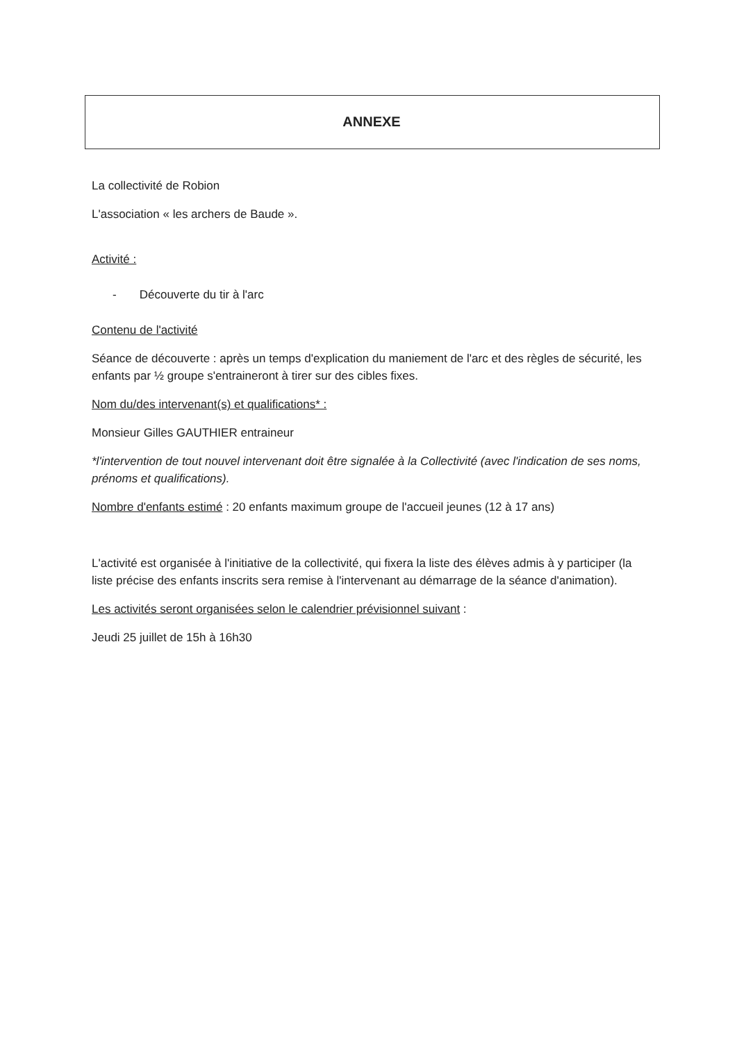ANNEXE
La collectivité de Robion
L'association « les archers de Baude ».
Activité :
- Découverte du tir à l'arc
Contenu de l'activité
Séance de découverte : après un temps d'explication du maniement de l'arc et des règles de sécurité, les enfants par ½ groupe s'entraineront à tirer sur des cibles fixes.
Nom du/des intervenant(s) et qualifications* :
Monsieur Gilles GAUTHIER entraineur
*l'intervention de tout nouvel intervenant doit être signalée à la Collectivité (avec l'indication de ses noms, prénoms et qualifications).
Nombre d'enfants estimé : 20 enfants maximum groupe de l'accueil jeunes (12 à 17 ans)
L'activité est organisée à l'initiative de la collectivité, qui fixera la liste des élèves admis à y participer (la liste précise des enfants inscrits sera remise à l'intervenant au démarrage de la séance d'animation).
Les activités seront organisées selon le calendrier prévisionnel suivant :
Jeudi 25 juillet de 15h à 16h30